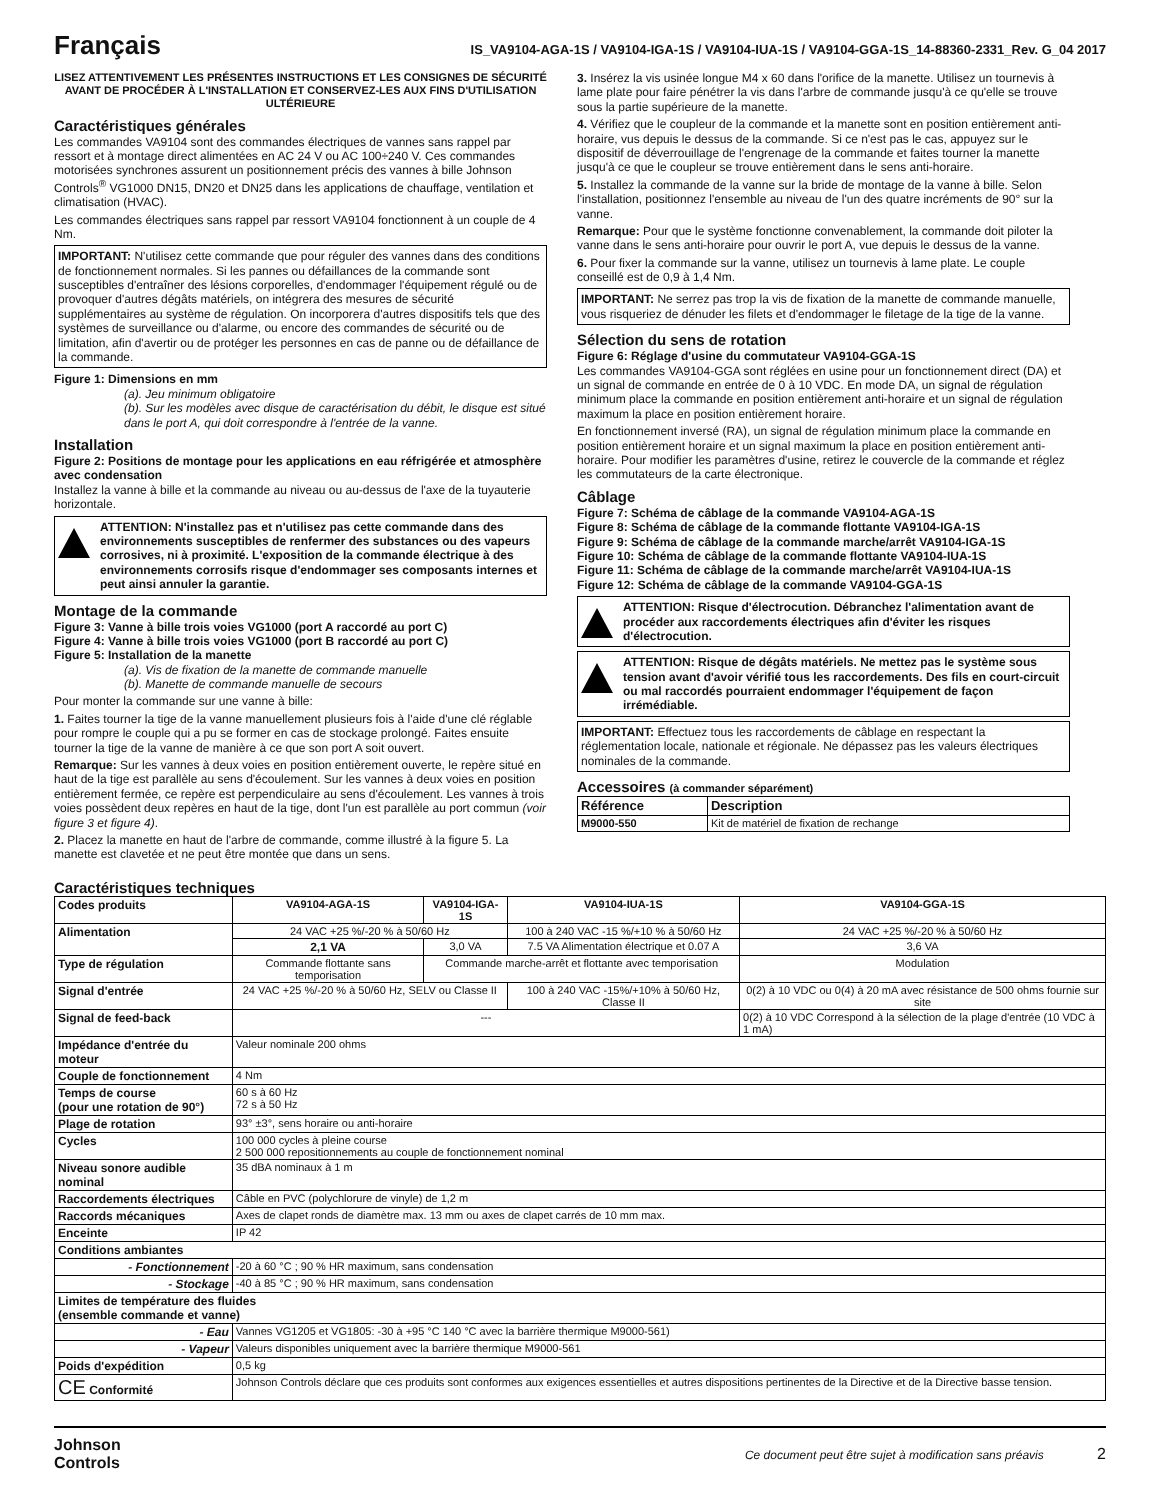Français
IS_VA9104-AGA-1S / VA9104-IGA-1S / VA9104-IUA-1S / VA9104-GGA-1S_14-88360-2331_Rev. G_04 2017
LISEZ ATTENTIVEMENT LES PRÉSENTES INSTRUCTIONS ET LES CONSIGNES DE SÉCURITÉ AVANT DE PROCÉDER À L'INSTALLATION ET CONSERVEZ-LES AUX FINS D'UTILISATION ULTÉRIEURE
Caractéristiques générales
Les commandes VA9104 sont des commandes électriques de vannes sans rappel par ressort et à montage direct alimentées en AC 24 V ou AC 100÷240 V. Ces commandes motorisées synchrones assurent un positionnement précis des vannes à bille Johnson Controls<sup>®</sup> VG1000 DN15, DN20 et DN25 dans les applications de chauffage, ventilation et climatisation (HVAC).
Les commandes électriques sans rappel par ressort VA9104 fonctionnent à un couple de 4 Nm.
IMPORTANT: N'utilisez cette commande que pour réguler des vannes dans des conditions de fonctionnement normales. Si les pannes ou défaillances de la commande sont susceptibles d'entraîner des lésions corporelles, d'endommager l'équipement régulé ou de provoquer d'autres dégâts matériels, on intégrera des mesures de sécurité supplémentaires au système de régulation. On incorporera d'autres dispositifs tels que des systèmes de surveillance ou d'alarme, ou encore des commandes de sécurité ou de limitation, afin d'avertir ou de protéger les personnes en cas de panne ou de défaillance de la commande.
Figure 1: Dimensions en mm
(a). Jeu minimum obligatoire
(b). Sur les modèles avec disque de caractérisation du débit, le disque est situé dans le port A, qui doit correspondre à l'entrée de la vanne.
Installation
Figure 2: Positions de montage pour les applications en eau réfrigérée et atmosphère avec condensation
Installez la vanne à bille et la commande au niveau ou au-dessus de l'axe de la tuyauterie horizontale.
ATTENTION: N'installez pas et n'utilisez pas cette commande dans des environnements susceptibles de renfermer des substances ou des vapeurs corrosives, ni à proximité. L'exposition de la commande électrique à des environnements corrosifs risque d'endommager ses composants internes et peut ainsi annuler la garantie.
Montage de la commande
Figure 3: Vanne à bille trois voies VG1000 (port A raccordé au port C)
Figure 4: Vanne à bille trois voies VG1000 (port B raccordé au port C)
Figure 5: Installation de la manette
(a). Vis de fixation de la manette de commande manuelle
(b). Manette de commande manuelle de secours
Pour monter la commande sur une vanne à bille:
1. Faites tourner la tige de la vanne manuellement plusieurs fois à l'aide d'une clé réglable pour rompre le couple qui a pu se former en cas de stockage prolongé. Faites ensuite tourner la tige de la vanne de manière à ce que son port A soit ouvert.
Remarque: Sur les vannes à deux voies en position entièrement ouverte, le repère situé en haut de la tige est parallèle au sens d'écoulement. Sur les vannes à deux voies en position entièrement fermée, ce repère est perpendiculaire au sens d'écoulement. Les vannes à trois voies possèdent deux repères en haut de la tige, dont l'un est parallèle au port commun (voir figure 3 et figure 4).
2. Placez la manette en haut de l'arbre de commande, comme illustré à la figure 5. La manette est clavetée et ne peut être montée que dans un sens.
3. Insérez la vis usinée longue M4 x 60 dans l'orifice de la manette. Utilisez un tournevis à lame plate pour faire pénétrer la vis dans l'arbre de commande jusqu'à ce qu'elle se trouve sous la partie supérieure de la manette.
4. Vérifiez que le coupleur de la commande et la manette sont en position entièrement anti-horaire, vus depuis le dessus de la commande. Si ce n'est pas le cas, appuyez sur le dispositif de déverrouillage de l'engrenage de la commande et faites tourner la manette jusqu'à ce que le coupleur se trouve entièrement dans le sens anti-horaire.
5. Installez la commande de la vanne sur la bride de montage de la vanne à bille. Selon l'installation, positionnez l'ensemble au niveau de l'un des quatre incréments de 90° sur la vanne.
Remarque: Pour que le système fonctionne convenablement, la commande doit piloter la vanne dans le sens anti-horaire pour ouvrir le port A, vue depuis le dessus de la vanne.
6. Pour fixer la commande sur la vanne, utilisez un tournevis à lame plate. Le couple conseillé est de 0,9 à 1,4 Nm.
IMPORTANT: Ne serrez pas trop la vis de fixation de la manette de commande manuelle, vous risqueriez de dénuder les filets et d'endommager le filetage de la tige de la vanne.
Sélection du sens de rotation
Figure 6: Réglage d'usine du commutateur VA9104-GGA-1S
Les commandes VA9104-GGA sont réglées en usine pour un fonctionnement direct (DA) et un signal de commande en entrée de 0 à 10 VDC. En mode DA, un signal de régulation minimum place la commande en position entièrement anti-horaire et un signal de régulation maximum la place en position entièrement horaire.
En fonctionnement inversé (RA), un signal de régulation minimum place la commande en position entièrement horaire et un signal maximum la place en position entièrement anti-horaire. Pour modifier les paramètres d'usine, retirez le couvercle de la commande et réglez les commutateurs de la carte électronique.
Câblage
Figure 7: Schéma de câblage de la commande VA9104-AGA-1S
Figure 8: Schéma de câblage de la commande flottante VA9104-IGA-1S
Figure 9: Schéma de câblage de la commande marche/arrêt VA9104-IGA-1S
Figure 10: Schéma de câblage de la commande flottante VA9104-IUA-1S
Figure 11: Schéma de câblage de la commande marche/arrêt VA9104-IUA-1S
Figure 12: Schéma de câblage de la commande VA9104-GGA-1S
ATTENTION: Risque d'électrocution. Débranchez l'alimentation avant de procéder aux raccordements électriques afin d'éviter les risques d'électrocution.
ATTENTION: Risque de dégâts matériels. Ne mettez pas le système sous tension avant d'avoir vérifié tous les raccordements. Des fils en court-circuit ou mal raccordés pourraient endommager l'équipement de façon irrémédiable.
IMPORTANT: Effectuez tous les raccordements de câblage en respectant la réglementation locale, nationale et régionale. Ne dépassez pas les valeurs électriques nominales de la commande.
Accessoires (à commander séparément)
| Référence | Description |
| --- | --- |
| M9000-550 | Kit de matériel de fixation de rechange |
Caractéristiques techniques
| Codes produits | VA9104-AGA-1S | VA9104-IGA-1S | VA9104-IUA-1S | VA9104-GGA-1S |
| Alimentation | 24 VAC +25 %/-20 % à 50/60 Hz | | 100 à 240 VAC -15 %/+10 % à 50/60 Hz | 24 VAC +25 %/-20 % à 50/60 Hz |
| | 2,1 VA | 3,0 VA | 7.5 VA Alimentation électrique et 0.07 A | 3,6 VA |
| Type de régulation | Commande flottante sans temporisation | Commande marche-arrêt et flottante avec temporisation | | Modulation |
| Signal d'entrée | 24 VAC +25 %/-20 % à 50/60 Hz, SELV ou Classe II | | 100 à 240 VAC -15%/+10% à 50/60 Hz, Classe II | 0(2) à 10 VDC ou 0(4) à 20 mA avec résistance de 500 ohms fournie sur site |
| Signal de feed-back | --- | | | 0(2) à 10 VDC Correspond à la sélection de la plage d'entrée (10 VDC à 1 mA) |
| Impédance d'entrée du moteur | Valeur nominale 200 ohms | | | |
| Couple de fonctionnement | 4 Nm | | | |
| Temps de course (pour une rotation de 90°) | 60 s à 60 Hz 72 s à 50 Hz | | | |
| Plage de rotation | 93° ±3°, sens horaire ou anti-horaire | | | |
| Cycles | 100 000 cycles à pleine course 2 500 000 repositionnements au couple de fonctionnement nominal | | | |
| Niveau sonore audible nominal | 35 dBA nominaux à 1 m | | | |
| Raccordements électriques | Câble en PVC (polychlorure de vinyle) de 1,2 m | | | |
| Raccords mécaniques | Axes de clapet ronds de diamètre max. 13 mm ou axes de clapet carrés de 10 mm max. | | | |
| Enceinte | IP 42 | | | |
| Conditions ambiantes | | | | |
| - Fonctionnement | -20 à 60 °C ; 90 % HR maximum, sans condensation | | | |
| - Stockage | -40 à 85 °C ; 90 % HR maximum, sans condensation | | | |
| Limites de température des fluides (ensemble commande et vanne) | | | | |
| - Eau | Vannes VG1205 et VG1805: -30 à +95 °C 140 °C avec la barrière thermique M9000-561) | | | |
| - Vapeur | Valeurs disponibles uniquement avec la barrière thermique M9000-561 | | | |
| Poids d'expédition | 0,5 kg | | | |
| CE Conformité | Johnson Controls déclare que ces produits sont conformes aux exigences essentielles et autres dispositions pertinentes de la Directive et de la Directive basse tension. | | | |
Johnson
Controls
Ce document peut être sujet à modification sans préavis 2